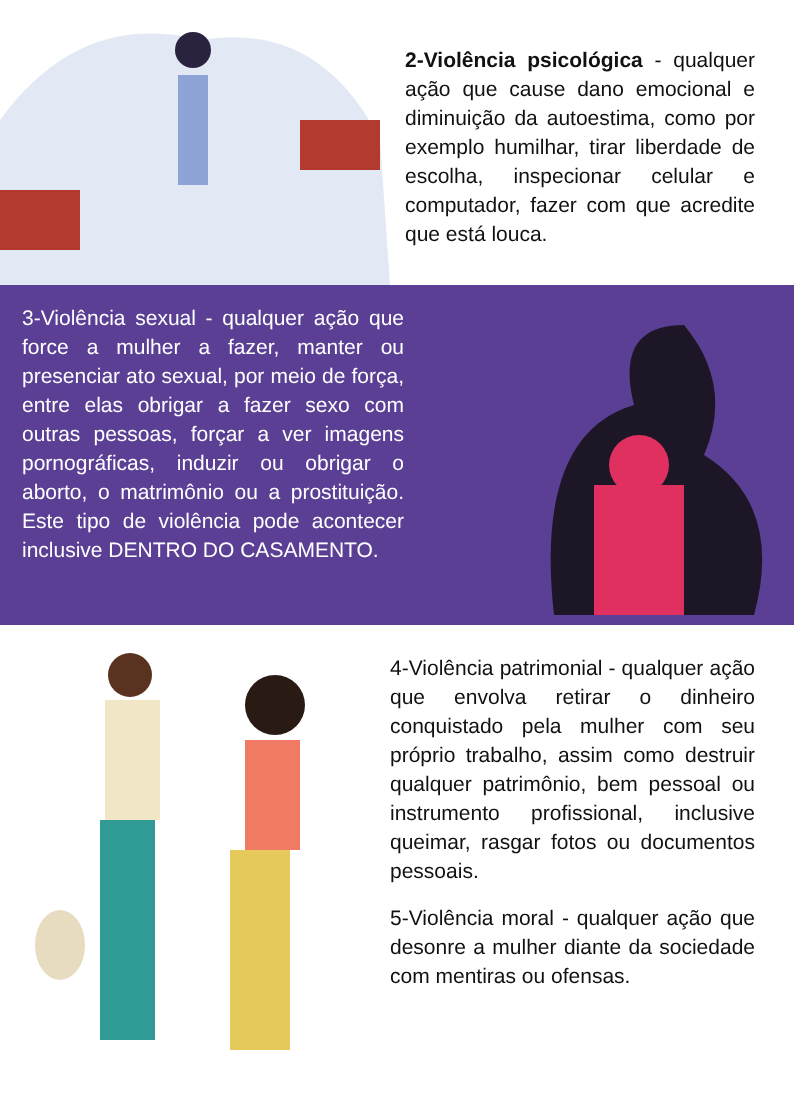2-Violência psicológica - qualquer ação que cause dano emocional e diminuição da autoestima, como por exemplo humilhar, tirar liberdade de escolha, inspecionar celular e computador, fazer com que acredite que está louca.
3-Violência sexual - qualquer ação que force a mulher a fazer, manter ou presenciar ato sexual, por meio de força, entre elas obrigar a fazer sexo com outras pessoas, forçar a ver imagens pornográficas, induzir ou obrigar o aborto, o matrimônio ou a prostituição. Este tipo de violência pode acontecer inclusive DENTRO DO CASAMENTO.
4-Violência patrimonial - qualquer ação que envolva retirar o dinheiro conquistado pela mulher com seu próprio trabalho, assim como destruir qualquer patrimônio, bem pessoal ou instrumento profissional, inclusive queimar, rasgar fotos ou documentos pessoais.
5-Violência moral - qualquer ação que desonre a mulher diante da sociedade com mentiras ou ofensas.